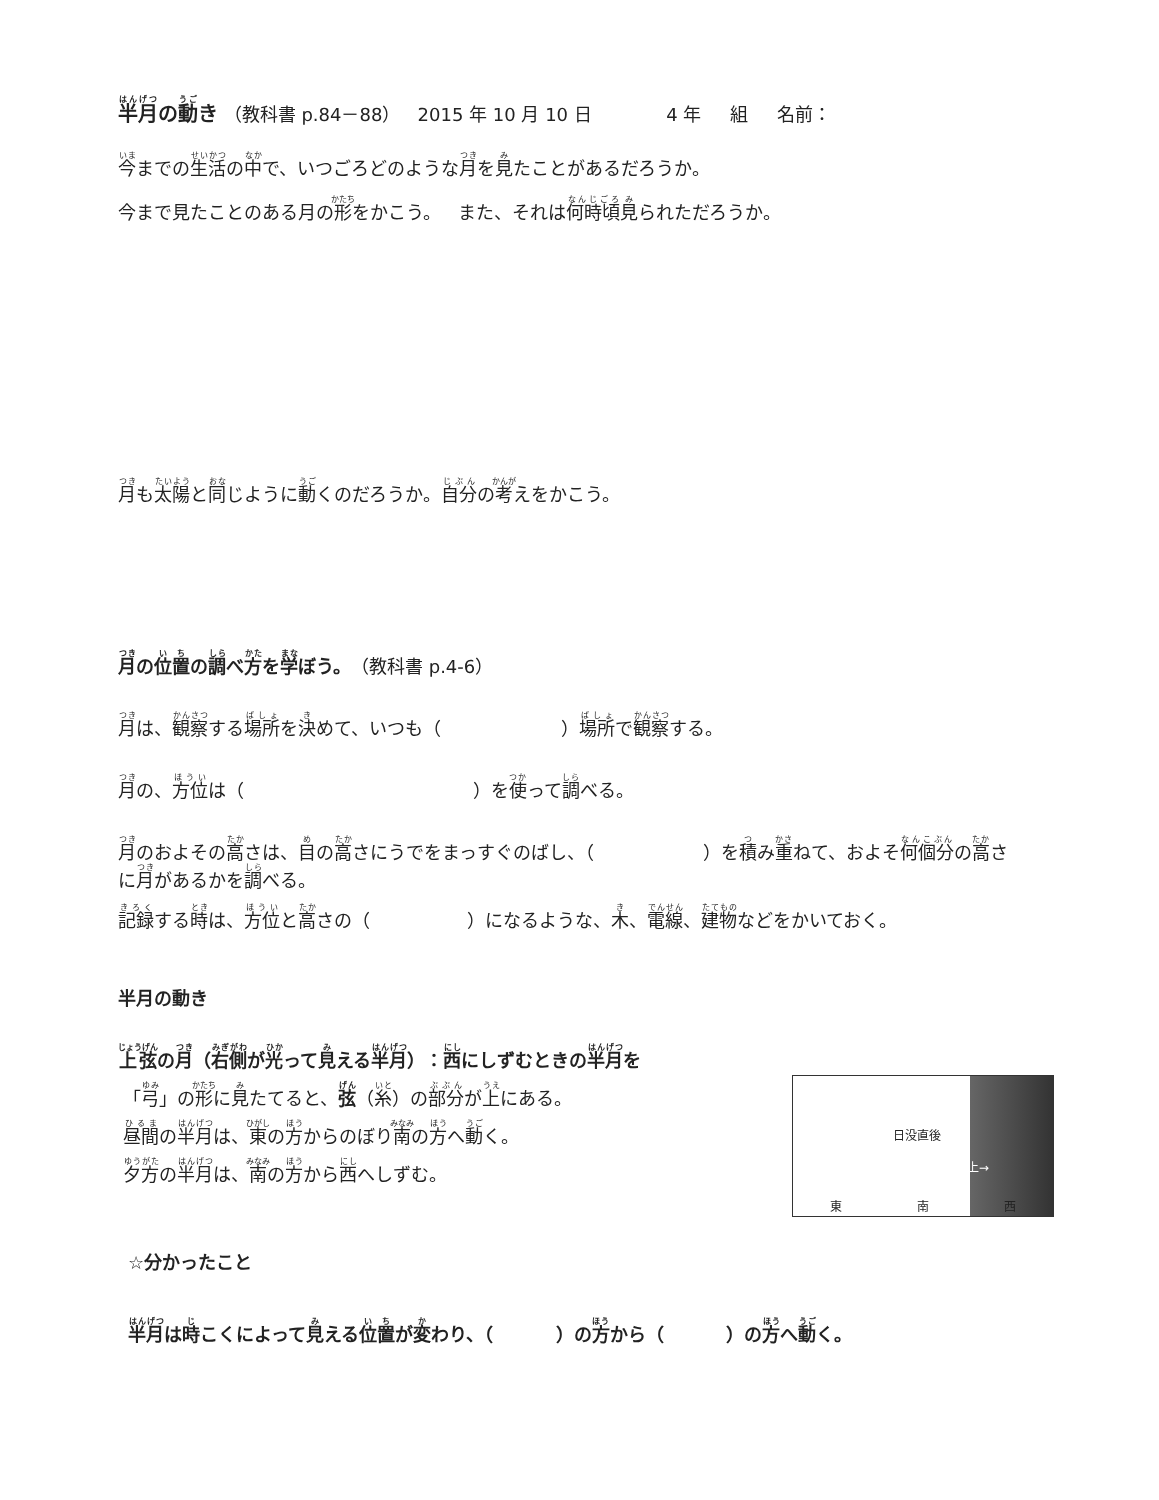半月の動き （教科書 p.84－88） 2015 年 10 月 10 日 4 年 組 名前：
今までの生活の中で、いつごろどのような月を見たことがあるだろうか。
今まで見たことのある月の形をかこう。 また、それは何時頃見られただろうか。
月も太陽と同じように動くのだろうか。自分の考えをかこう。
月の位置の調べ方を学ぼう。（教科書 p.4-6）
月は、観察する場所を決めて、いつも（ ）場所で観察する。
月の、方位は（ ）を使って調べる。
月のおよその高さは、目の高さにうでをまっすぐのばし、（ ）を積み重ねて、およそ何個分の高さに月があるかを調べる。
記録する時は、方位と高さの（ ）になるような、木、電線、建物などをかいておく。
半月の動き
上弦の月（右側が光って見える半月）：西にしずむときの半月を
日没直後
弦が上→
東 南 西
「弓」の形に見たてると、弦（糸）の部分が上にある。
昼間の半月は、東の方からのぼり南の方へ動く。
夕方の半月は、南の方から西へしずむ。
☆分かったこと
半月は時こくによって見える位置が変わり、（ ）の方から（ ）の方へ動く。